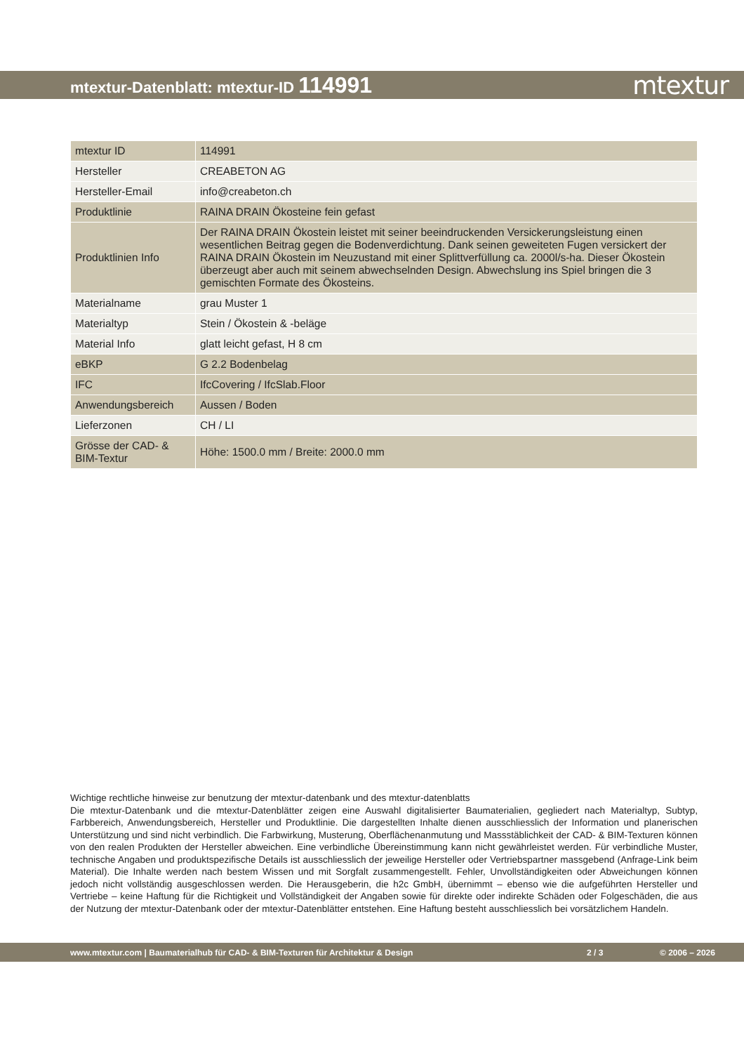mtextur-Datenblatt: mtextur-ID 114991
mtextur
| mtextur ID | 114991 |
| Hersteller | CREABETON AG |
| Hersteller-Email | info@creabeton.ch |
| Produktlinie | RAINA DRAIN Ökosteine fein gefast |
| Produktlinien Info | Der RAINA DRAIN Ökostein leistet mit seiner beeindruckenden Versickerungsleistung einen wesentlichen Beitrag gegen die Bodenverdichtung. Dank seinen geweiteten Fugen versickert der RAINA DRAIN Ökostein im Neuzustand mit einer Splittverfüllung ca. 2000l/s-ha. Dieser Ökostein überzeugt aber auch mit seinem abwechselnden Design. Abwechslung ins Spiel bringen die 3 gemischten Formate des Ökosteins. |
| Materialname | grau Muster 1 |
| Materialtyp | Stein / Ökostein & -beläge |
| Material Info | glatt leicht gefast, H 8 cm |
| eBKP | G 2.2 Bodenbelag |
| IFC | IfcCovering / IfcSlab.Floor |
| Anwendungsbereich | Aussen / Boden |
| Lieferzonen | CH / LI |
| Grösse der CAD- & BIM-Textur | Höhe: 1500.0 mm / Breite: 2000.0 mm |
Wichtige rechtliche hinweise zur benutzung der mtextur-datenbank und des mtextur-datenblatts
Die mtextur-Datenbank und die mtextur-Datenblätter zeigen eine Auswahl digitalisierter Baumaterialien, gegliedert nach Materialtyp, Subtyp, Farbbereich, Anwendungsbereich, Hersteller und Produktlinie. Die dargestellten Inhalte dienen ausschliesslich der Information und planerischen Unterstützung und sind nicht verbindlich. Die Farbwirkung, Musterung, Oberflächenanmutung und Massstäblichkeit der CAD- & BIM-Texturen können von den realen Produkten der Hersteller abweichen. Eine verbindliche Übereinstimmung kann nicht gewährleistet werden. Für verbindliche Muster, technische Angaben und produktspezifische Details ist ausschliesslich der jeweilige Hersteller oder Vertriebspartner massgebend (Anfrage-Link beim Material). Die Inhalte werden nach bestem Wissen und mit Sorgfalt zusammengestellt. Fehler, Unvollständigkeiten oder Abweichungen können jedoch nicht vollständig ausgeschlossen werden. Die Herausgeberin, die h2c GmbH, übernimmt – ebenso wie die aufgeführten Hersteller und Vertriebe – keine Haftung für die Richtigkeit und Vollständigkeit der Angaben sowie für direkte oder indirekte Schäden oder Folgeschäden, die aus der Nutzung der mtextur-Datenbank oder der mtextur-Datenblätter entstehen. Eine Haftung besteht ausschliesslich bei vorsätzlichem Handeln.
www.mtextur.com | Baumaterialhub für CAD- & BIM-Texturen für Architektur & Design 2 / 3 © 2006 – 2026